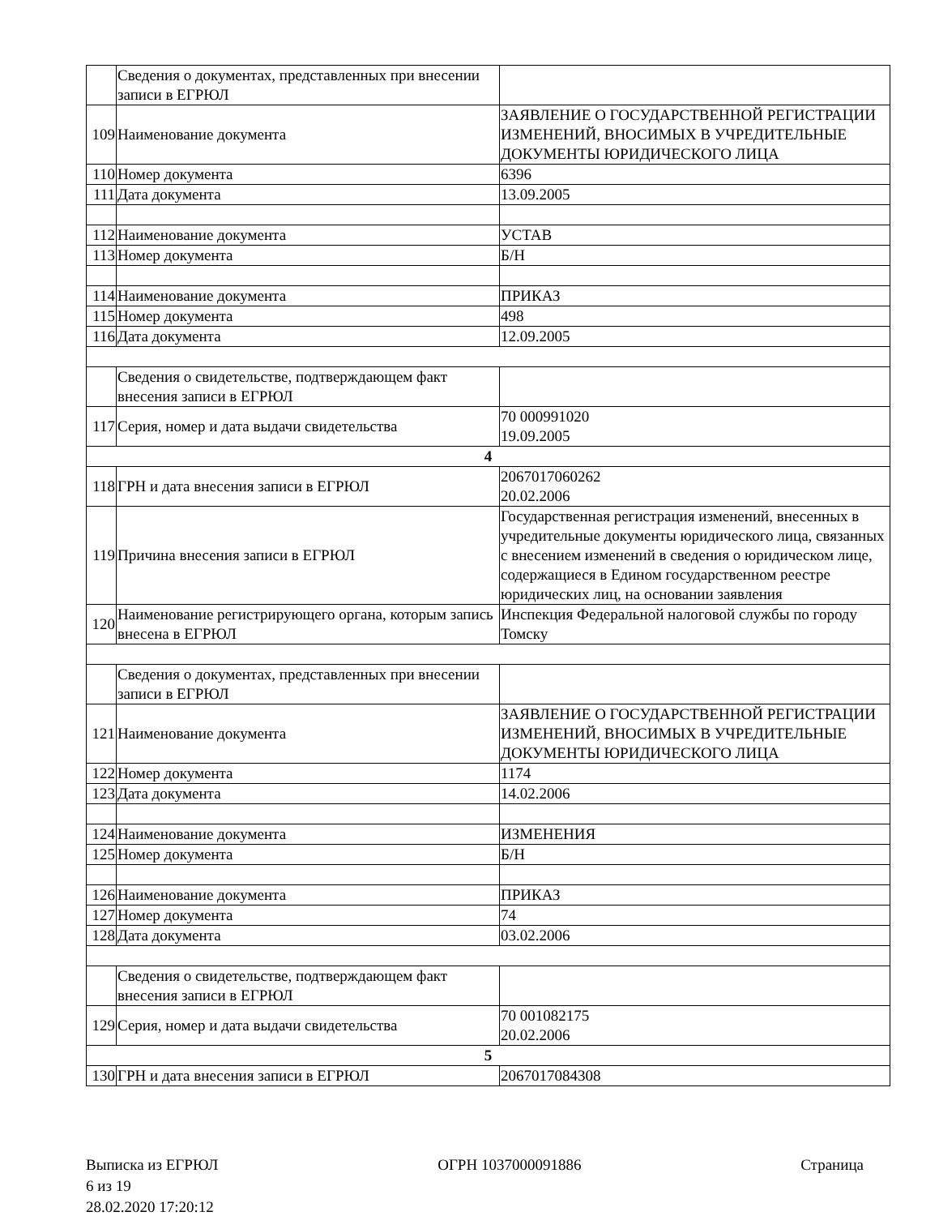| | Сведения о документах, представленных при внесении записи в ЕГРЮЛ | |
| 109 | Наименование документа | ЗАЯВЛЕНИЕ О ГОСУДАРСТВЕННОЙ РЕГИСТРАЦИИ ИЗМЕНЕНИЙ, ВНОСИМЫХ В УЧРЕДИТЕЛЬНЫЕ ДОКУМЕНТЫ ЮРИДИЧЕСКОГО ЛИЦА |
| 110 | Номер документа | 6396 |
| 111 | Дата документа | 13.09.2005 |
| 112 | Наименование документа | УСТАВ |
| 113 | Номер документа | Б/Н |
| 114 | Наименование документа | ПРИКАЗ |
| 115 | Номер документа | 498 |
| 116 | Дата документа | 12.09.2005 |
| | Сведения о свидетельстве, подтверждающем факт внесения записи в ЕГРЮЛ | |
| 117 | Серия, номер и дата выдачи свидетельства | 70 000991020 19.09.2005 |
| 4 | | |
| 118 | ГРН и дата внесения записи в ЕГРЮЛ | 2067017060262 20.02.2006 |
| 119 | Причина внесения записи в ЕГРЮЛ | Государственная регистрация изменений, внесенных в учредительные документы юридического лица, связанных с внесением изменений в сведения о юридическом лице, содержащиеся в Едином государственном реестре юридических лиц, на основании заявления |
| 120 | Наименование регистрирующего органа, которым запись внесена в ЕГРЮЛ | Инспекция Федеральной налоговой службы по городу Томску |
| | Сведения о документах, представленных при внесении записи в ЕГРЮЛ | |
| 121 | Наименование документа | ЗАЯВЛЕНИЕ О ГОСУДАРСТВЕННОЙ РЕГИСТРАЦИИ ИЗМЕНЕНИЙ, ВНОСИМЫХ В УЧРЕДИТЕЛЬНЫЕ ДОКУМЕНТЫ ЮРИДИЧЕСКОГО ЛИЦА |
| 122 | Номер документа | 1174 |
| 123 | Дата документа | 14.02.2006 |
| 124 | Наименование документа | ИЗМЕНЕНИЯ |
| 125 | Номер документа | Б/Н |
| 126 | Наименование документа | ПРИКАЗ |
| 127 | Номер документа | 74 |
| 128 | Дата документа | 03.02.2006 |
| | Сведения о свидетельстве, подтверждающем факт внесения записи в ЕГРЮЛ | |
| 129 | Серия, номер и дата выдачи свидетельства | 70 001082175 20.02.2006 |
| 5 | | |
| 130 | ГРН и дата внесения записи в ЕГРЮЛ | 2067017084308 |
Выписка из ЕГРЮЛ ОГРН 1037000091886 Страница
6 из 19
28.02.2020 17:20:12